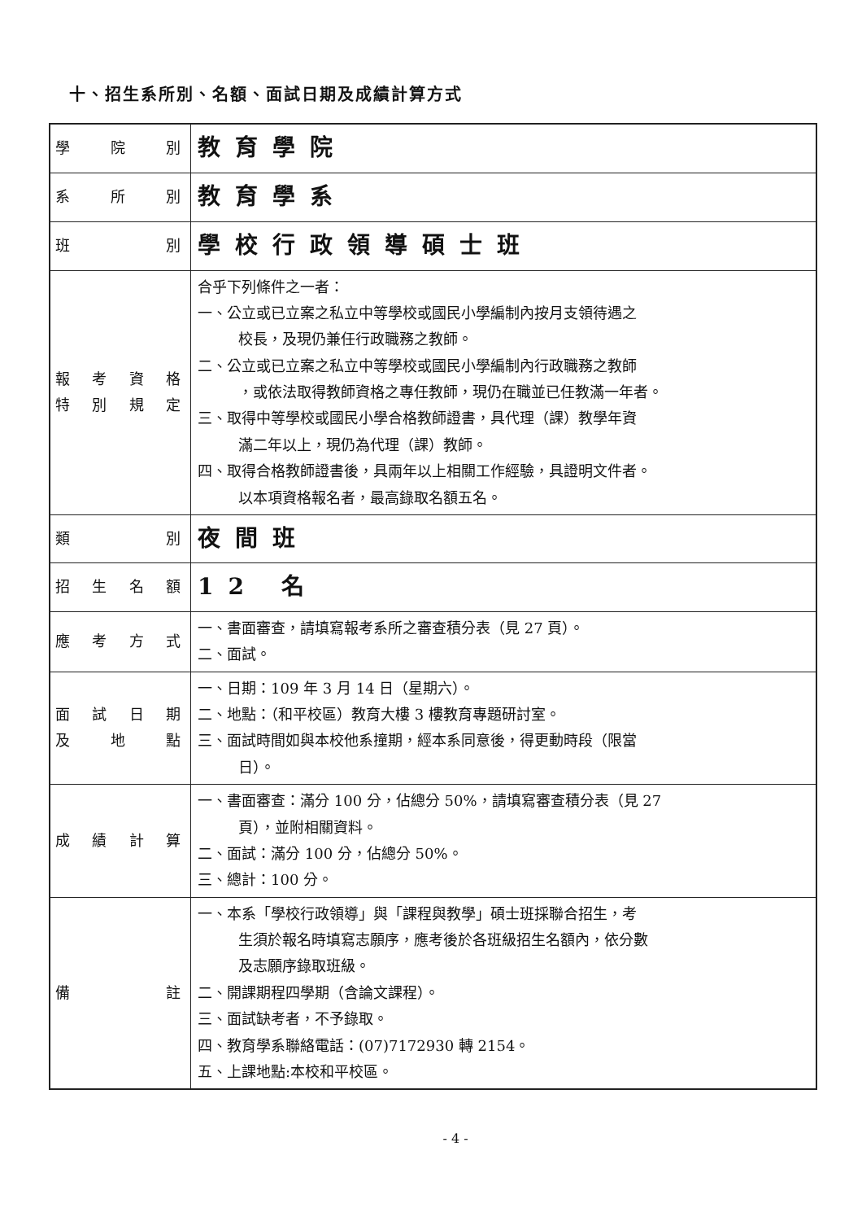十、招生系所別、名額、面試日期及成績計算方式
| 學院別 | 教育學院 |
| 系所別 | 教育學系 |
| 班別 | 學校行政領導碩士班 |
| 報考資格 特別規定 | 合乎下列條件之一者： 一、公立或已立案之私立中等學校或國民小學編制內按月支領待遇之 校長，及現仍兼任行政職務之教師。 二、公立或已立案之私立中等學校或國民小學編制內行政職務之教師 ，或依法取得教師資格之專任教師，現仍在職並已任教滿一年者。 三、取得中等學校或國民小學合格教師證書，具代理（課）教學年資 滿二年以上，現仍為代理（課）教師。 四、取得合格教師證書後，具兩年以上相關工作經驗，具證明文件者。 以本項資格報名者，最高錄取名額五名。 |
| 類別 | 夜間班 |
| 招生名額 | 12 名 |
| 應考方式 | 一、書面審查，請填寫報考系所之審查積分表（見 27 頁）。 二、面試。 |
| 面試日期 及地點 | 一、日期：109 年 3 月 14 日（星期六）。 二、地點：（和平校區）教育大樓 3 樓教育專題研討室。 三、面試時間如與本校他系撞期，經本系同意後，得更動時段（限當 日）。 |
| 成績計算 | 一、書面審查：滿分 100 分，佔總分 50%，請填寫審查積分表（見 27 頁），並附相關資料。 二、面試：滿分 100 分，佔總分 50%。 三、總計：100 分。 |
| 備註 | 一、本系「學校行政領導」與「課程與教學」碩士班採聯合招生，考 生須於報名時填寫志願序，應考後於各班級招生名額內，依分數 及志願序錄取班級。 二、開課期程四學期（含論文課程）。 三、面試缺考者，不予錄取。 四、教育學系聯絡電話：(07)7172930 轉 2154。 五、上課地點:本校和平校區。 |
- 4 -